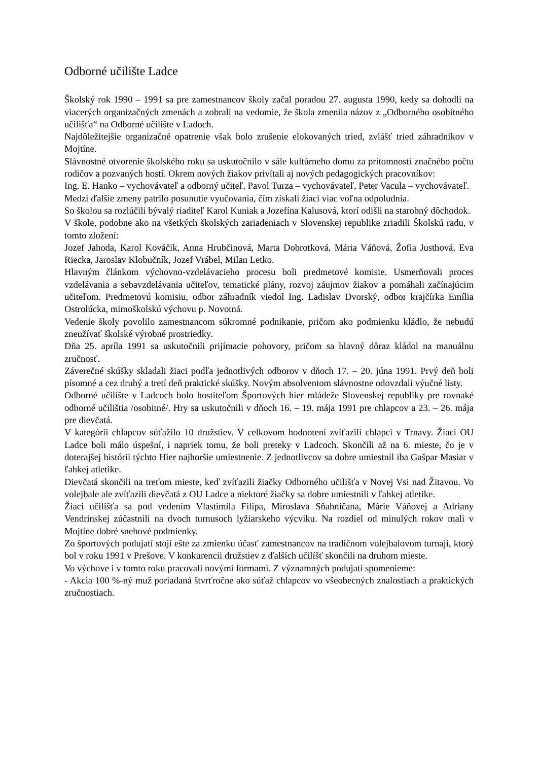Odborné učilište Ladce
Školský rok 1990 – 1991 sa pre zamestnancov školy začal poradou 27. augusta 1990, kedy sa dohodli na viacerých organizačných zmenách a zobrali na vedomie, že škola zmenila názov z „Odborného osobitného učilišťa“ na Odborné učilište v Ladoch.
Najdôležitejšie organizačné opatrenie však bolo zrušenie elokovaných tried, zvlášť tried záhradníkov v Mojtíne.
Slávnostné otvorenie školského roku sa uskutočnilo v sále kultúrneho domu za prítomnosti značného počtu rodičov a pozvaných hostí. Okrem nových žiakov privítali aj nových pedagogických pracovníkov:
Ing. E. Hanko – vychovávateľ a odborný učiteľ, Pavol Turza – vychovávateľ, Peter Vacula – vychovávateľ.
Medzi ďalšie zmeny patrilo posunutie vyučovania, čím získali žiaci viac voľna odpoludnia.
So školou sa rozlúčili bývalý riaditeľ Karol Kuniak a Jozefína Kalusová, ktorí odišli na starobný dôchodok.
V škole, podobne ako na všetkých školských zariadeniach v Slovenskej republike zriadili Školskú radu, v tomto zložení:
Jozef Jahoda, Karol Kováčik, Anna Hrubčinová, Marta Dobrotková, Mária Váňová, Žofia Justhová, Eva Riecka, Jaroslav Klobučník, Jozef Vrábel, Milan Letko.
Hlavným článkom výchovno-vzdelávacieho procesu boli predmetové komisie. Usmerňovali proces vzdelávania a sebavzdelávania učiteľov, tematické plány, rozvoj záujmov žiakov a pomáhali začínajúcim učiteľom. Predmetovú komisiu, odbor záhradník viedol Ing. Ladislav Dvorský, odbor krajčírka Emília Ostrolúcka, mimoškolskú výchovu p. Novotná.
Vedenie školy povolilo zamestnancom súkromné podnikanie, pričom ako podmienku kládlo, že nebudú zneužívať školské výrobné prostriedky.
Dňa 25. apríla 1991 sa uskutočnili prijímacie pohovory, pričom sa hlavný dôraz kládol na manuálnu zručnosť.
Záverečné skúšky skladali žiaci podľa jednotlivých odborov v dňoch 17. – 20. júna 1991. Prvý deň boli písomné a cez druhý a tretí deň praktické skúšky. Novým absolventom slávnostne odovzdali výučné listy.
Odborné učilište v Ladcoch bolo hostiteľom Športových hier mládeže Slovenskej republiky pre rovnaké odborné učilištia /osobitné/. Hry sa uskutočnili v dňoch 16. – 19. mája 1991 pre chlapcov a 23. – 26. mája pre dievčatá.
V kategórii chlapcov súťažilo 10 družstiev. V celkovom hodnotení zvíťazili chlapci v Trnavy. Žiaci OU Ladce boli málo úspešní, i napriek tomu, že boli preteky v Ladcoch. Skončili až na 6. mieste, čo je v doterajšej histórii týchto Hier najhoršie umiestnenie. Z jednotlivcov sa dobre umiestnil iba Gašpar Masiar v ľahkej atletike.
Dievčatá skončili na treťom mieste, keď zvíťazili žiačky Odborného učilišťa v Novej Vsi nad Žitavou. Vo volejbale ale zvíťazili dievčatá z OU Ladce a niektoré žiačky sa dobre umiestnili v ľahkej atletike.
Žiaci učilišťa sa pod vedením Vlastimila Filipa, Miroslava Sňahničana, Márie Váňovej a Adriany Vendrinskej zúčastnili na dvoch turnusoch lyžiarskeho výcviku. Na rozdiel od minulých rokov mali v Mojtíne dobré snehové podmienky.
Zo športových podujatí stojí ešte za zmienku účasť zamestnancov na tradičnom volejbalovom turnaji, ktorý bol v roku 1991 v Prešove. V konkurencii družstiev z ďalších učilíšť skončili na druhom mieste.
Vo výchove i v tomto roku pracovali novými formami. Z významných podujatí spomenieme:
- Akcia 100 %-ný muž poriadaná štvrťročne ako súťaž chlapcov vo všeobecných znalostiach a praktických zručnostiach.